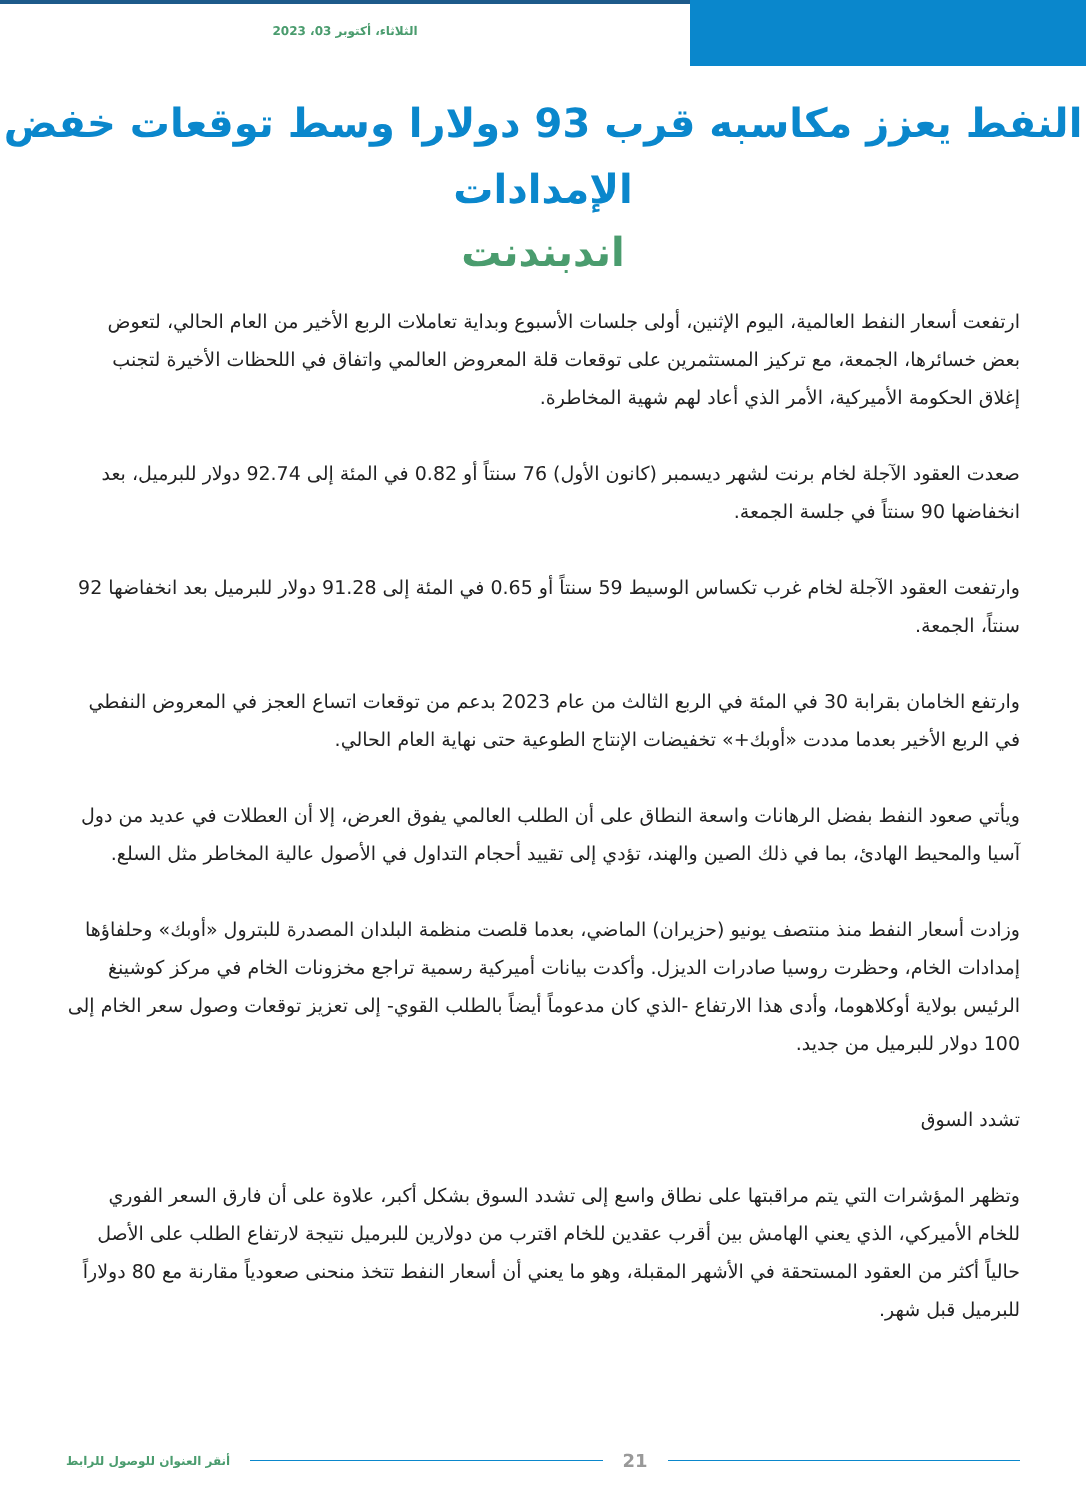الثلاثاء، أكتوبر 03، 2023
النفط يعزز مكاسبه قرب 93 دولارا وسط توقعات خفض الإمدادات
اندبندنت
ارتفعت أسعار النفط العالمية، اليوم الإثنين، أولى جلسات الأسبوع وبداية تعاملات الربع الأخير من العام الحالي، لتعوض بعض خسائرها، الجمعة، مع تركيز المستثمرين على توقعات قلة المعروض العالمي واتفاق في اللحظات الأخيرة لتجنب إغلاق الحكومة الأميركية، الأمر الذي أعاد لهم شهية المخاطرة.
صعدت العقود الآجلة لخام برنت لشهر ديسمبر (كانون الأول) 76 سنتاً أو 0.82 في المئة إلى 92.74 دولار للبرميل، بعد انخفاضها 90 سنتاً في جلسة الجمعة.
وارتفعت العقود الآجلة لخام غرب تكساس الوسيط 59 سنتاً أو 0.65 في المئة إلى 91.28 دولار للبرميل بعد انخفاضها 92 سنتاً، الجمعة.
وارتفع الخامان بقرابة 30 في المئة في الربع الثالث من عام 2023 بدعم من توقعات اتساع العجز في المعروض النفطي في الربع الأخير بعدما مددت «أوبك+» تخفيضات الإنتاج الطوعية حتى نهاية العام الحالي.
ويأتي صعود النفط بفضل الرهانات واسعة النطاق على أن الطلب العالمي يفوق العرض، إلا أن العطلات في عديد من دول آسيا والمحيط الهادئ، بما في ذلك الصين والهند، تؤدي إلى تقييد أحجام التداول في الأصول عالية المخاطر مثل السلع.
وزادت أسعار النفط منذ منتصف يونيو (حزيران) الماضي، بعدما قلصت منظمة البلدان المصدرة للبترول «أوبك» وحلفاؤها إمدادات الخام، وحظرت روسيا صادرات الديزل. وأكدت بيانات أميركية رسمية تراجع مخزونات الخام في مركز كوشينغ الرئيس بولاية أوكلاهوما، وأدى هذا الارتفاع -الذي كان مدعوماً أيضاً بالطلب القوي- إلى تعزيز توقعات وصول سعر الخام إلى 100 دولار للبرميل من جديد.
تشدد السوق
وتظهر المؤشرات التي يتم مراقبتها على نطاق واسع إلى تشدد السوق بشكل أكبر، علاوة على أن فارق السعر الفوري للخام الأميركي، الذي يعني الهامش بين أقرب عقدين للخام اقترب من دولارين للبرميل نتيجة لارتفاع الطلب على الأصل حالياً أكثر من العقود المستحقة في الأشهر المقبلة، وهو ما يعني أن أسعار النفط تتخذ منحنى صعودياً مقارنة مع 80 دولاراً للبرميل قبل شهر.
أنقر العنوان للوصول للرابط 21